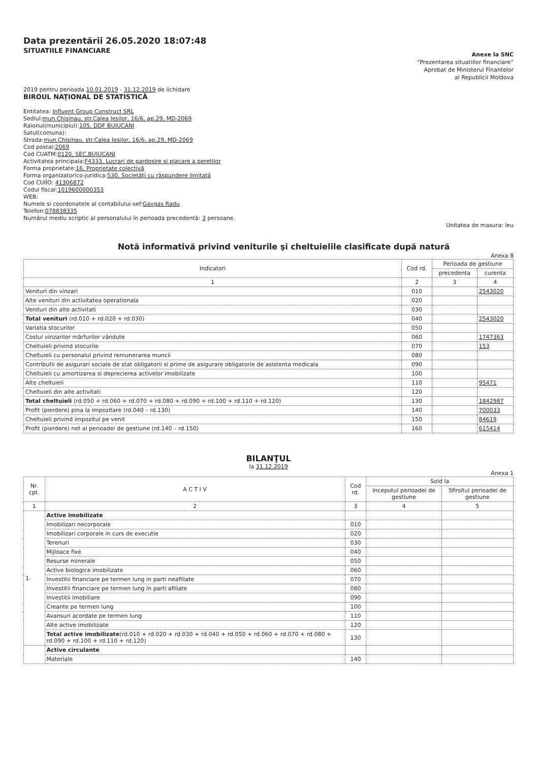Data prezentării 26.05.2020 18:07:48
SITUATIILE FINANCIARE
Anexe la SNC
“Prezentarea situatiilor financiare”
Aprobat de Ministerul Finantelor
al Republicii Moldova
2019 pentru perioada 10.01.2019 - 31.12.2019 de lichidare
BIROUL NAŢIONAL DE STATISTICĂ
Entitatea: Influent Group Construct SRL
Sediul:mun.Chisinau, str.Calea Iesilor, 16/6, ap.29, MD-2069
Raionul(municipiul):105, DDF BUIUCANI
Satul(comuna):
Strada:mun.Chisinau, str.Calea Iesilor, 16/6, ap.29, MD-2069
Cod postal:2069
Cod CUATM:0120, SEC.BUIUCANI
Activitatea principala:F4333, Lucrari de pardosire si placare a peretilor
Forma proprietate:16, Proprietate colectivă
Forma organizatorico-juridica:530, Societăţi cu răspundere limitată
Cod CUIÎO: 41306872
Codul fiscal:1019600000353
WEB:
Numele si coordonatele al contabilului-sef:Gavgas Radu
Telefon:078838335
Numărul mediu scriptic al personalului în perioada precedentă: 3 persoane.
Unitatea de masura: leu
Notă informativă privind veniturile şi cheltuielile clasificate după natură
Anexa 8
| Indicatori | Cod rd. | Perioada de gestiune | |
| --- | --- | --- | --- |
| | | precedenta | curenta |
| 1 | 2 | 3 | 4 |
| Venituri din vinzari | 010 | | 2543020 |
| Alte venituri din activitatea operationala | 020 | | |
| Venituri din alte activitati | 030 | | |
| Total venituri (rd.010 + rd.020 + rd.030) | 040 | | 2543020 |
| Variatia stocurilor | 050 | | |
| Costul vinzarilor mărfurilor vândute | 060 | | 1747363 |
| Cheltuieli privind stocurile | 070 | | 153 |
| Cheltuieli cu personalul privind remunerarea muncii | 080 | | |
| Contributii de asigurari sociale de stat obligatorii si prime de asigurare obligatorie de asistenta medicala | 090 | | |
| Cheltuieli cu amortizarea si deprecierea activelor imobilizate | 100 | | |
| Alte cheltuieli | 110 | | 95471 |
| Cheltuieli din alte activitati | 120 | | |
| Total cheltuieli (rd.050 + rd.060 + rd.070 + rd.080 + rd.090 + rd.100 + rd.110 + rd.120) | 130 | | 1842987 |
| Profit (pierdere) pina la impozitare (rd.040 – rd.130) | 140 | | 700033 |
| Cheltuieli privind impozitul pe venit | 150 | | 84619 |
| Profit (pierdere) net al perioadei de gestiune (rd.140 – rd.150) | 160 | | 615414 |
BILANŢUL
la 31.12.2019
Anexa 1
| Nr. cpt. | A C T I V | Cod rd. | Sold la | |
| --- | --- | --- | --- | --- |
| | | | Inceputul perioadei de gestiune | Sfirsitul perioadei de gestiune |
| 1 | 2 | 3 | 4 | 5 |
| 1. | Active imobilizate | | | |
| | Imobilizari necorporale | 010 | | |
| | Imobilizari corporale in curs de executie | 020 | | |
| | Terenuri | 030 | | |
| | Mijloace fixe | 040 | | |
| | Resurse minerale | 050 | | |
| | Active biologice imobilizate | 060 | | |
| | Investitii financiare pe termen lung in parti neafiliate | 070 | | |
| | Investitii financiare pe termen lung in parti afiliate | 080 | | |
| | Investitii imobiliare | 090 | | |
| | Creante pe termen lung | 100 | | |
| | Avansuri acordate pe termen lung | 110 | | |
| | Alte active imobilizate | 120 | | |
| | Total active imobilizate (rd.010 + rd.020 + rd.030 + rd.040 + rd.050 + rd.060 + rd.070 + rd.080 + rd.090 + rd.100 + rd.110 + rd.120) | 130 | | |
| | Active circulante | | | |
| | Materiale | 140 | | |